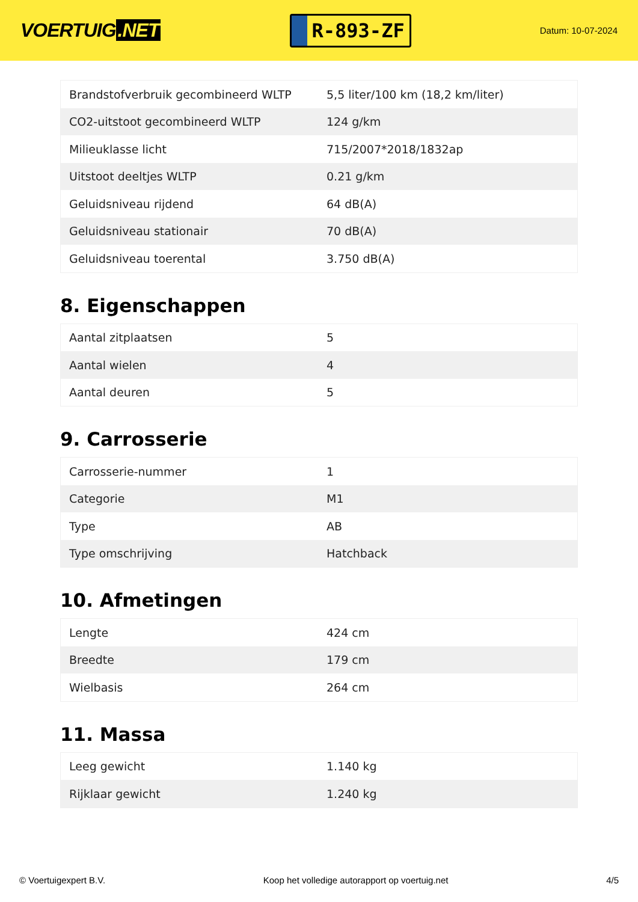VOERTUIG.NET
R-893-ZF
Datum: 10-07-2024
| Brandstofverbruik gecombineerd WLTP | 5,5 liter/100 km (18,2 km/liter) |
| CO2-uitstoot gecombineerd WLTP | 124 g/km |
| Milieuklasse licht | 715/2007*2018/1832ap |
| Uitstoot deeltjes WLTP | 0.21 g/km |
| Geluidsniveau rijdend | 64 dB(A) |
| Geluidsniveau stationair | 70 dB(A) |
| Geluidsniveau toerental | 3.750 dB(A) |
8. Eigenschappen
| Aantal zitplaatsen | 5 |
| Aantal wielen | 4 |
| Aantal deuren | 5 |
9. Carrosserie
| Carrosserie-nummer | 1 |
| Categorie | M1 |
| Type | AB |
| Type omschrijving | Hatchback |
10. Afmetingen
| Lengte | 424 cm |
| Breedte | 179 cm |
| Wielbasis | 264 cm |
11. Massa
| Leeg gewicht | 1.140 kg |
| Rijklaar gewicht | 1.240 kg |
© Voertuigexpert B.V. Koop het volledige autorapport op voertuig.net 4/5